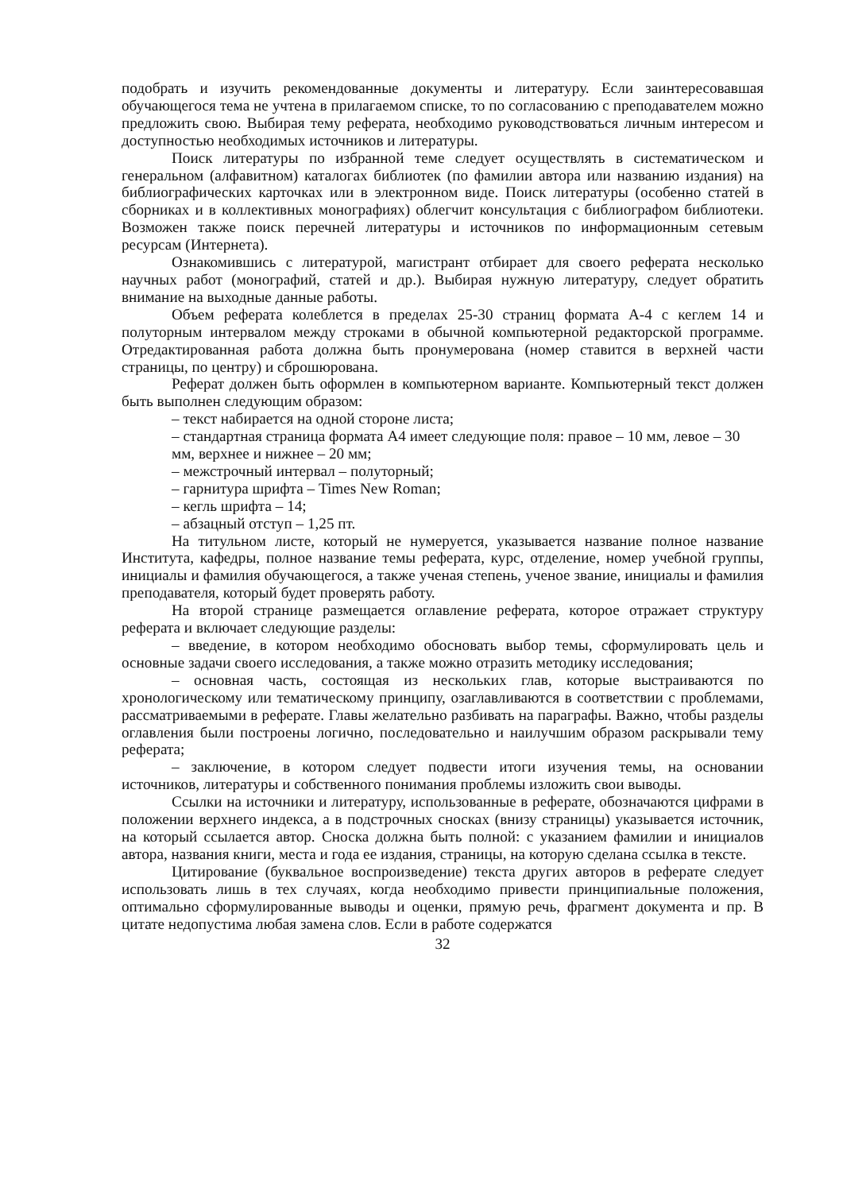подобрать и изучить рекомендованные документы и литературу. Если заинтересовавшая обучающегося тема не учтена в прилагаемом списке, то по согласованию с преподавателем можно предложить свою. Выбирая тему реферата, необходимо руководствоваться личным интересом и доступностью необходимых источников и литературы.
Поиск литературы по избранной теме следует осуществлять в систематическом и генеральном (алфавитном) каталогах библиотек (по фамилии автора или названию издания) на библиографических карточках или в электронном виде. Поиск литературы (особенно статей в сборниках и в коллективных монографиях) облегчит консультация с библиографом библиотеки. Возможен также поиск перечней литературы и источников по информационным сетевым ресурсам (Интернета).
Ознакомившись с литературой, магистрант отбирает для своего реферата несколько научных работ (монографий, статей и др.). Выбирая нужную литературу, следует обратить внимание на выходные данные работы.
Объем реферата колеблется в пределах 25-30 страниц формата А-4 с кеглем 14 и полуторным интервалом между строками в обычной компьютерной редакторской программе. Отредактированная работа должна быть пронумерована (номер ставится в верхней части страницы, по центру) и сброшюрована.
Реферат должен быть оформлен в компьютерном варианте. Компьютерный текст должен быть выполнен следующим образом:
– текст набирается на одной стороне листа;
– стандартная страница формата А4 имеет следующие поля: правое – 10 мм, левое – 30 мм, верхнее и нижнее – 20 мм;
– межстрочный интервал – полуторный;
– гарнитура шрифта – Times New Roman;
– кегль шрифта – 14;
– абзацный отступ – 1,25 пт.
На титульном листе, который не нумеруется, указывается название полное название Института, кафедры, полное название темы реферата, курс, отделение, номер учебной группы, инициалы и фамилия обучающегося, а также ученая степень, ученое звание, инициалы и фамилия преподавателя, который будет проверять работу.
На второй странице размещается оглавление реферата, которое отражает структуру реферата и включает следующие разделы:
– введение, в котором необходимо обосновать выбор темы, сформулировать цель и основные задачи своего исследования, а также можно отразить методику исследования;
– основная часть, состоящая из нескольких глав, которые выстраиваются по хронологическому или тематическому принципу, озаглавливаются в соответствии с проблемами, рассматриваемыми в реферате. Главы желательно разбивать на параграфы. Важно, чтобы разделы оглавления были построены логично, последовательно и наилучшим образом раскрывали тему реферата;
– заключение, в котором следует подвести итоги изучения темы, на основании источников, литературы и собственного понимания проблемы изложить свои выводы.
Ссылки на источники и литературу, использованные в реферате, обозначаются цифрами в положении верхнего индекса, а в подстрочных сносках (внизу страницы) указывается источник, на который ссылается автор. Сноска должна быть полной: с указанием фамилии и инициалов автора, названия книги, места и года ее издания, страницы, на которую сделана ссылка в тексте.
Цитирование (буквальное воспроизведение) текста других авторов в реферате следует использовать лишь в тех случаях, когда необходимо привести принципиальные положения, оптимально сформулированные выводы и оценки, прямую речь, фрагмент документа и пр. В цитате недопустима любая замена слов. Если в работе содержатся
32